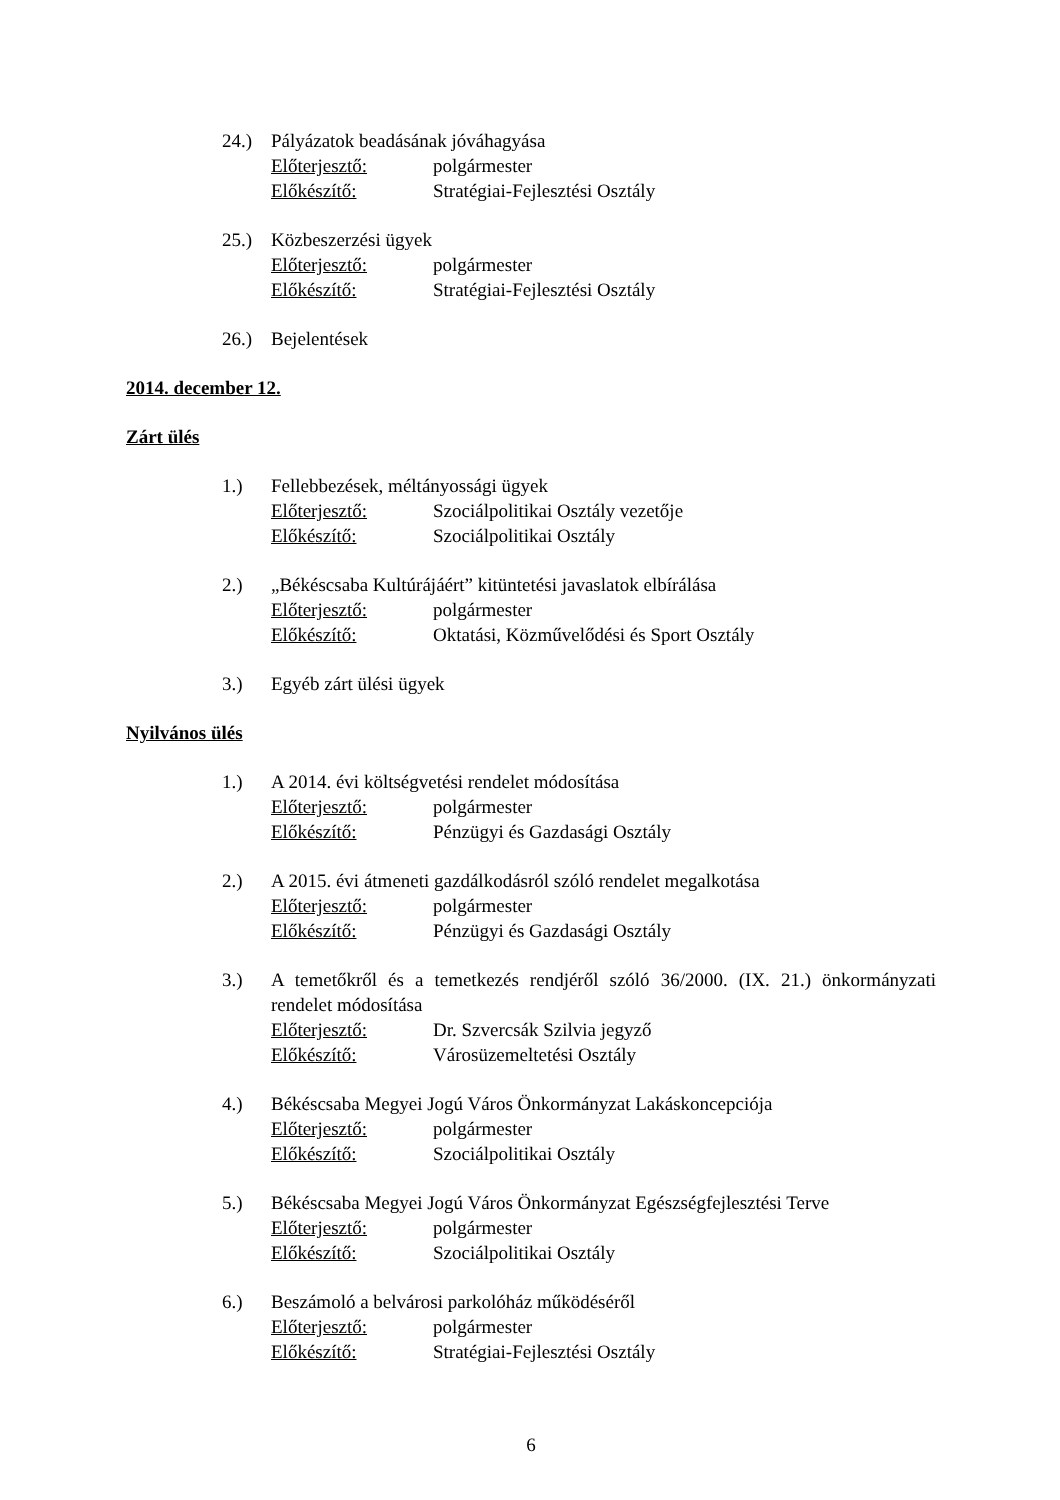24.) Pályázatok beadásának jóváhagyása
Előterjesztő: polgármester
Előkészítő: Stratégiai-Fejlesztési Osztály
25.) Közbeszerzési ügyek
Előterjesztő: polgármester
Előkészítő: Stratégiai-Fejlesztési Osztály
26.) Bejelentések
2014. december 12.
Zárt ülés
1.) Fellebbezések, méltányossági ügyek
Előterjesztő: Szociálpolitikai Osztály vezetője
Előkészítő: Szociálpolitikai Osztály
2.) „Békéscsaba Kultúrájáért” kitüntetési javaslatok elbírálása
Előterjesztő: polgármester
Előkészítő: Oktatási, Közművelődési és Sport Osztály
3.) Egyéb zárt ülési ügyek
Nyilvános ülés
1.) A 2014. évi költségvetési rendelet módosítása
Előterjesztő: polgármester
Előkészítő: Pénzügyi és Gazdasági Osztály
2.) A 2015. évi átmeneti gazdálkodásról szóló rendelet megalkotása
Előterjesztő: polgármester
Előkészítő: Pénzügyi és Gazdasági Osztály
3.) A temetőkről és a temetkezés rendjéről szóló 36/2000. (IX. 21.) önkormányzati rendelet módosítása
Előterjesztő: Dr. Szvercsák Szilvia jegyző
Előkészítő: Városüzemeltetési Osztály
4.) Békéscsaba Megyei Jogú Város Önkormányzat Lakáskoncepciója
Előterjesztő: polgármester
Előkészítő: Szociálpolitikai Osztály
5.) Békéscsaba Megyei Jogú Város Önkormányzat Egészségfejlesztési Terve
Előterjesztő: polgármester
Előkészítő: Szociálpolitikai Osztály
6.) Beszámoló a belvárosi parkolóház működéséről
Előterjesztő: polgármester
Előkészítő: Stratégiai-Fejlesztési Osztály
6